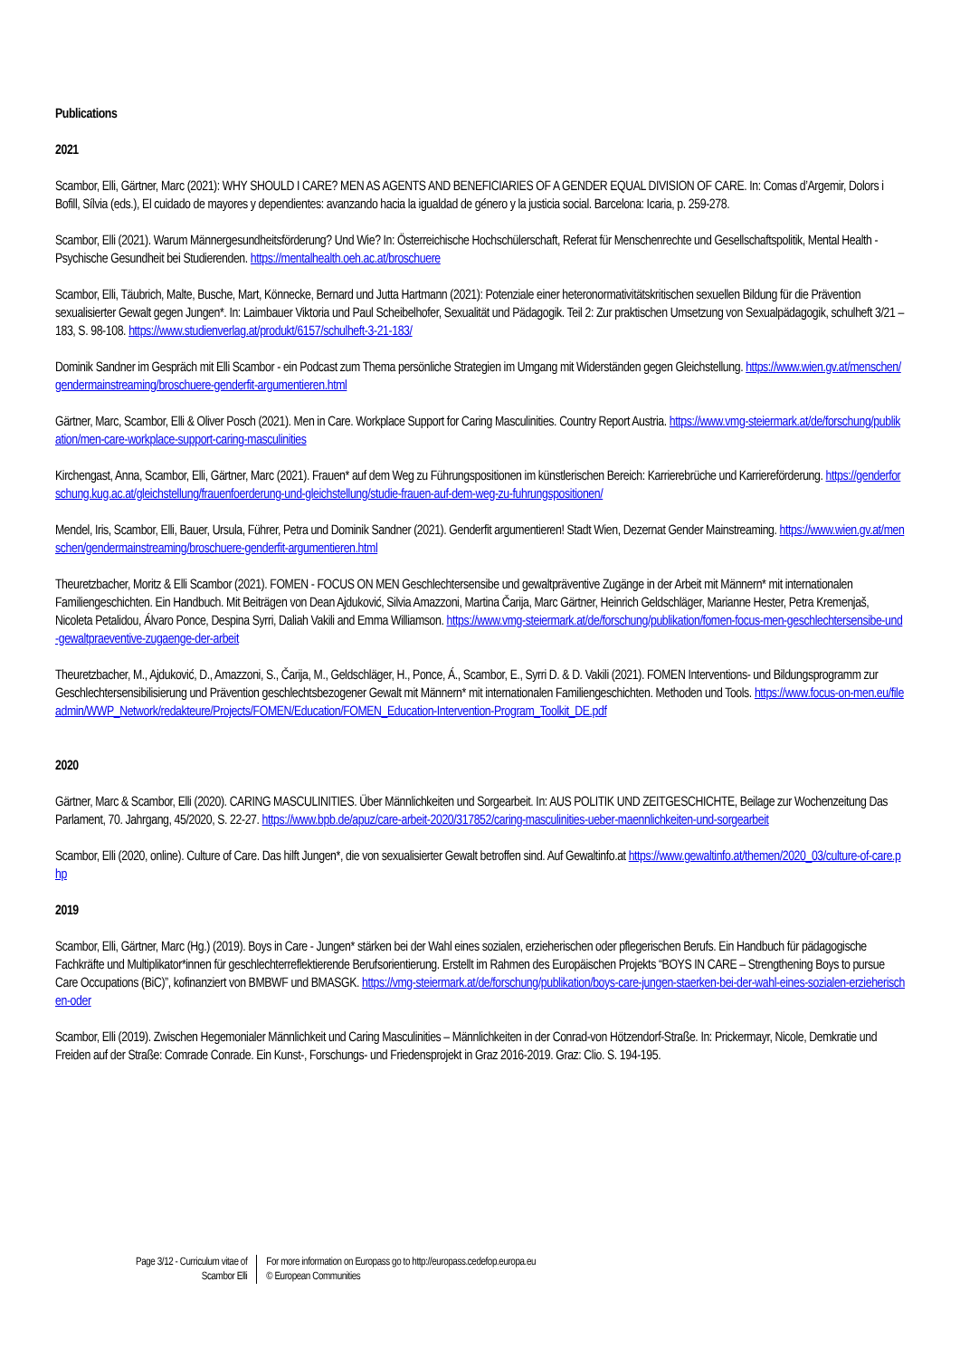Publications
2021
Scambor, Elli, Gärtner, Marc (2021): WHY SHOULD I CARE? MEN AS AGENTS AND BENEFICIARIES OF A GENDER EQUAL DIVISION OF CARE. In: Comas d’Argemir, Dolors i Bofill, Sílvia (eds.), El cuidado de mayores y dependientes: avanzando hacia la igualdad de género y la justicia social. Barcelona: Icaria, p. 259-278.
Scambor, Elli (2021). Warum Männergesundheitsförderung? Und Wie? In: Österreichische Hochschülerschaft, Referat für Menschenrechte und Gesellschaftspolitik, Mental Health - Psychische Gesundheit bei Studierenden. https://mentalhealth.oeh.ac.at/broschuere
Scambor, Elli, Täubrich, Malte, Busche, Mart, Könnecke, Bernard und Jutta Hartmann (2021): Potenziale einer heteronormativitätskritischen sexuellen Bildung für die Prävention sexualisierter Gewalt gegen Jungen*. In: Laimbauer Viktoria und Paul Scheibelhofer, Sexualität und Pädagogik. Teil 2: Zur praktischen Umsetzung von Sexualpädagogik, schulheft 3/21 – 183, S. 98-108. https://www.studienverlag.at/produkt/6157/schulheft-3-21-183/
Dominik Sandner im Gespräch mit Elli Scambor - ein Podcast zum Thema persönliche Strategien im Umgang mit Widerständen gegen Gleichstellung. https://www.wien.gv.at/menschen/gendermainstreaming/broschuere-genderfit-argumentieren.html
Gärtner, Marc, Scambor, Elli & Oliver Posch (2021). Men in Care. Workplace Support for Caring Masculinities. Country Report Austria. https://www.vmg-steiermark.at/de/forschung/publikation/men-care-workplace-support-caring-masculinities
Kirchengast, Anna, Scambor, Elli, Gärtner, Marc (2021). Frauen* auf dem Weg zu Führungspositionen im künstlerischen Bereich: Karrierebrüche und Karriereförderung. https://genderforschung.kug.ac.at/gleichstellung/frauenfoerderung-und-gleichstellung/studie-frauen-auf-dem-weg-zu-fuhrungspositionen/
Mendel, Iris, Scambor, Elli, Bauer, Ursula, Führer, Petra und Dominik Sandner (2021). Genderfit argumentieren! Stadt Wien, Dezernat Gender Mainstreaming. https://www.wien.gv.at/menschen/gendermainstreaming/broschuere-genderfit-argumentieren.html
Theuretzbacher, Moritz & Elli Scambor (2021). FOMEN - FOCUS ON MEN Geschlechtersensibe und gewaltpräventive Zugänge in der Arbeit mit Männern* mit internationalen Familiengeschichten. Ein Handbuch. Mit Beiträgen von Dean Ajduković, Silvia Amazzoni, Martina Čarija, Marc Gärtner, Heinrich Geldschläger, Marianne Hester, Petra Kremenjaš, Nicoleta Petalidou, Álvaro Ponce, Despina Syrri, Daliah Vakili and Emma Williamson. https://www.vmg-steiermark.at/de/forschung/publikation/fomen-focus-men-geschlechtersensibe-und-gewaltpraeventive-zugaenge-der-arbeit
Theuretzbacher, M., Ajduković, D., Amazzoni, S., Čarija, M., Geldschläger, H., Ponce, Á., Scambor, E., Syrri D. & D. Vakili (2021). FOMEN Interventions- und Bildungsprogramm zur Geschlechtersensibilisierung und Prävention geschlechtsbezogener Gewalt mit Männern* mit internationalen Familiengeschichten. Methoden und Tools. https://www.focus-on-men.eu/fileadmin/WWP_Network/redakteure/Projects/FOMEN/Education/FOMEN_Education-Intervention-Program_Toolkit_DE.pdf
2020
Gärtner, Marc & Scambor, Elli (2020). CARING MASCULINITIES. Über Männlichkeiten und Sorgearbeit. In: AUS POLITIK UND ZEITGESCHICHTE, Beilage zur Wochenzeitung Das Parlament, 70. Jahrgang, 45/2020, S. 22-27. https://www.bpb.de/apuz/care-arbeit-2020/317852/caring-masculinities-ueber-maennlichkeiten-und-sorgearbeit
Scambor, Elli (2020, online). Culture of Care. Das hilft Jungen*, die von sexualisierter Gewalt betroffen sind. Auf Gewaltinfo.at https://www.gewaltinfo.at/themen/2020_03/culture-of-care.php
2019
Scambor, Elli, Gärtner, Marc (Hg.) (2019). Boys in Care - Jungen* stärken bei der Wahl eines sozialen, erzieherischen oder pflegerischen Berufs. Ein Handbuch für pädagogische Fachkräfte und Multiplikator*innen für geschlechterreflektierende Berufsorientierung. Erstellt im Rahmen des Europäischen Projekts “BOYS IN CARE – Strengthening Boys to pursue Care Occupations (BiC)”, kofinanziert von BMBWF und BMASGK. https://vmg-steiermark.at/de/forschung/publikation/boys-care-jungen-staerken-bei-der-wahl-eines-sozialen-erzieherischen-oder
Scambor, Elli (2019). Zwischen Hegemonialer Männlichkeit und Caring Masculinities – Männlichkeiten in der Conrad-von Hötzendorf-Straße. In: Prickermayr, Nicole, Demkratie und Freiden auf der Straße: Comrade Conrade. Ein Kunst-, Forschungs- und Friedensprojekt in Graz 2016-2019. Graz: Clio. S. 194-195.
Page 3/12 - Curriculum vitae of
Scambor Elli
For more information on Europass go to http://europass.cedefop.europa.eu
© European Communities